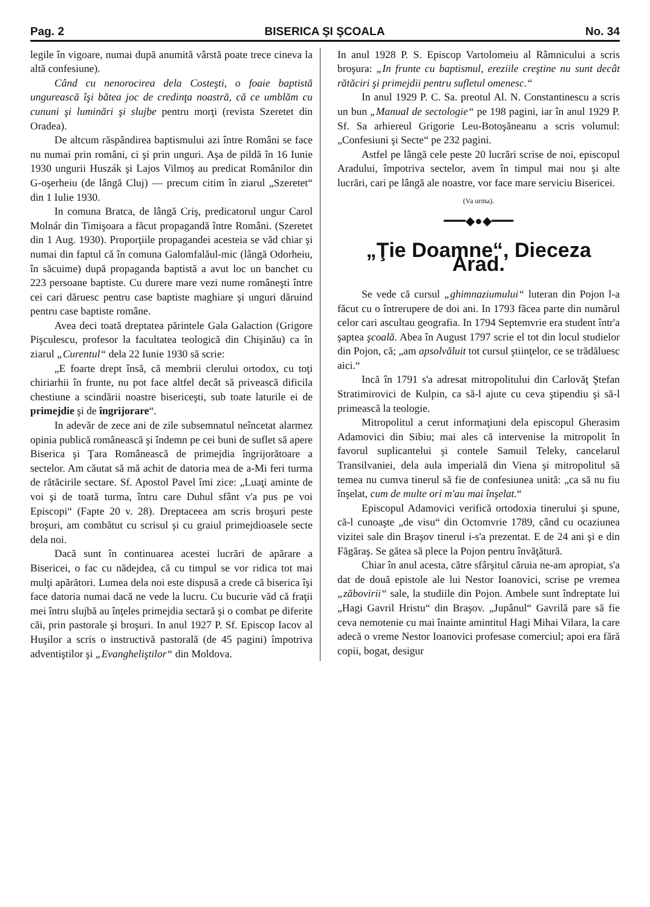Pag. 2 BISERICA ŞI ŞCOALA No. 34
legile în vigoare, numai după anumită vârstă poate trece cineva la altă confesiune).
Când cu nenorocirea dela Costeşti, o foaie baptistă ungurească îşi bătea joc de credinţa noastră, că ce umblăm cu cununi şi luminări şi slujbe pentru morţi (revista Szeretet din Oradea).
De altcum răspândirea baptismului azi între Români se face nu numai prin români, ci şi prin unguri. Aşa de pildă în 16 Iunie 1930 ungurii Huszák şi Lajos Vilmoş au predicat Românilor din G-oşerheiu (de lângă Cluj) — precum citim în ziarul „Szeretet“ din 1 Iulie 1930.
In comuna Bratca, de lângă Criş, predicatorul ungur Carol Molnár din Timişoara a făcut propagandă între Români. (Szeretet din 1 Aug. 1930). Proporţiile propagandei acesteia se văd chiar şi numai din faptul că în comuna Galomfalăul-mic (lângă Odorheiu, în săcuime) după propaganda baptistă a avut loc un banchet cu 223 persoane baptiste. Cu durere mare vezi nume româneşti între cei cari dăruesc pentru case baptiste maghiare şi unguri dăruind pentru case baptiste române.
Avea deci toată dreptatea părintele Gala Galaction (Grigore Pişculescu, profesor la facultatea teologică din Chişinău) ca în ziarul „Curentul“ dela 22 Iunie 1930 să scrie:
„E foarte drept însă, că membrii clerului ortodox, cu toţi chiriarhii în frunte, nu pot face altfel decât să privească dificila chestiune a scindării noastre bisericeşti, sub toate laturile ei de primejdie şi de îngrijorare“.
In adevăr de zece ani de zile subsemnatul neîncetat alarmez opinia publică românească şi îndemn pe cei buni de suflet să apere Biserica şi Ţara Românească de primejdia îngrijorătoare a sectelor. Am căutat să mă achit de datoria mea de a-Mi feri turma de rătăcirile sectare. Sf. Apostol Pavel îmi zice: „Luaţi aminte de voi şi de toată turma, întru care Duhul sfânt v'a pus pe voi Episcopi“ (Fapte 20 v. 28). Dreptaceea am scris broşuri peste broşuri, am combătut cu scrisul şi cu graiul primejdioasele secte dela noi.
Dacă sunt în continuarea acestei lucrări de apărare a Bisericei, o fac cu nădejdea, că cu timpul se vor ridica tot mai mulţi apărători. Lumea dela noi este dispusă a crede că biserica îşi face datoria numai dacă ne vede la lucru. Cu bucurie văd că fraţii mei întru slujbă au înţeles primejdia sectară şi o combat pe diferite căi, prin pastorale şi broşuri. In anul 1927 P. Sf. Episcop Iacov al Huşilor a scris o instructivă pastorală (de 45 pagini) împotriva adventiştilor şi „Evangheliştilor“ din Moldova.
In anul 1928 P. S. Episcop Vartolomeiu al Râmnicului a scris broşura: „In frunte cu baptismul, ereziile creştine nu sunt decât rătăciri şi primejdii pentru sufletul omenesc.“
In anul 1929 P. C. Sa. preotul Al. N. Constantinescu a scris un bun „Manual de sectologie“ pe 198 pagini, iar în anul 1929 P. Sf. Sa arhiereul Grigorie Leu-Botoşăneanu a scris volumul: „Confesiuni şi Secte“ pe 232 pagini.
Astfel pe lângă cele peste 20 lucrări scrise de noi, episcopul Aradului, împotriva sectelor, avem în timpul mai nou şi alte lucrări, cari pe lângă ale noastre, vor face mare serviciu Bisericei.
(Va urma).
━━━◆●◆━━━
„Ţie Doamne“, Dieceza Arad.
Se vede că cursul „ghimnaziumului“ luteran din Pojon l-a făcut cu o întrerupere de doi ani. In 1793 făcea parte din numărul celor cari ascultau geografia. In 1794 Septemvrie era student într'a şaptea şcoală. Abea în August 1797 scrie el tot din locul studielor din Pojon, că; „am apsolvăluit tot cursul ştiinţelor, ce se trădăluesc aici.“
Incă în 1791 s'a adresat mitropolitului din Carlovăţ Ştefan Stratimirovici de Kulpin, ca să-l ajute cu ceva ştipendiu şi să-l primească la teologie.
Mitropolitul a cerut informaţiuni dela episcopul Gherasim Adamovici din Sibiu; mai ales că intervenise la mitropolit în favorul suplicantelui şi contele Samuil Teleky, cancelarul Transilvaniei, dela aula imperială din Viena şi mitropolitul să temea nu cumva tinerul să fie de confesiunea unită: „ca să nu fiu înşelat, cum de multe ori m'au mai înşelat.“
Episcopul Adamovici verifică ortodoxia tinerului şi spune, că-l cunoaşte „de visu“ din Octomvrie 1789, când cu ocaziunea vizitei sale din Braşov tinerul i-s'a prezentat. E de 24 ani şi e din Făgăraş. Se gătea să plece la Pojon pentru învăţătură.
Chiar în anul acesta, către sfârşitul căruia ne-am apropiat, s'a dat de două epistole ale lui Nestor Ioanovici, scrise pe vremea „zăbovirii“ sale, la studiile din Pojon. Ambele sunt îndreptate lui „Hagi Gavril Hristu“ din Braşov. „Jupânul“ Gavrilă pare să fie ceva nemotenie cu mai înainte amintitul Hagi Mihai Vilara, la care adecă o vreme Nestor Ioanovici profesase comerciul; apoi era fără copii, bogat, desigur